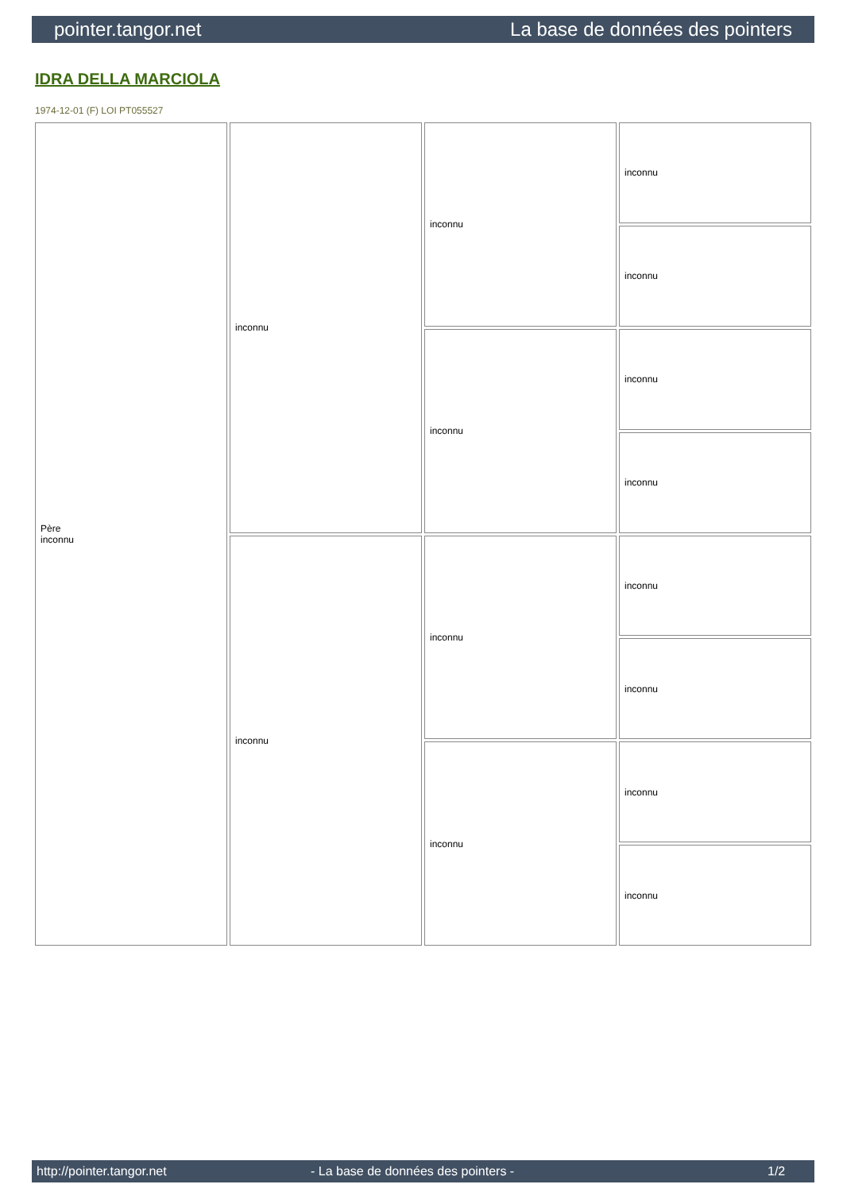pointer.tangor.net La base de données des pointers
IDRA DELLA MARCIOLA
1974-12-01 (F) LOI PT055527
| Père inconnu | inconnu | inconnu | inconnu |
| | | | inconnu |
| | | inconnu | inconnu |
| | | | inconnu |
| | inconnu | inconnu | inconnu |
| | | | inconnu |
| | | inconnu | inconnu |
| | | | inconnu |
http://pointer.tangor.net - La base de données des pointers - 1/2